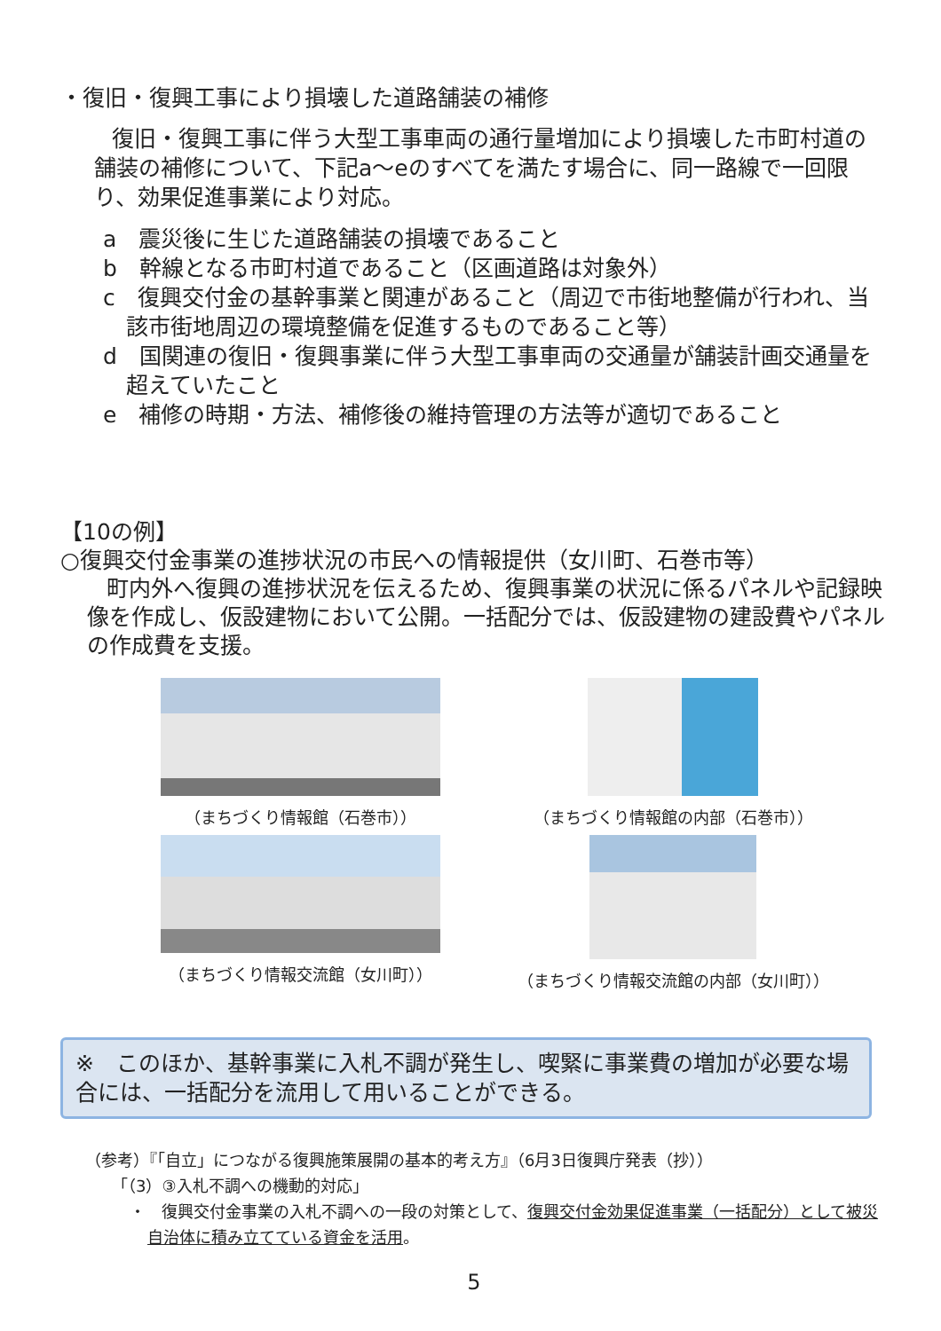・復旧・復興工事により損壊した道路舗装の補修
復旧・復興工事に伴う大型工事車両の通行量増加により損壊した市町村道の舗装の補修について、下記a～eのすべてを満たす場合に、同一路線で一回限り、効果促進事業により対応。
a　震災後に生じた道路舗装の損壊であること
b　幹線となる市町村道であること（区画道路は対象外）
c　復興交付金の基幹事業と関連があること（周辺で市街地整備が行われ、当該市街地周辺の環境整備を促進するものであること等）
d　国関連の復旧・復興事業に伴う大型工事車両の交通量が舗装計画交通量を超えていたこと
e　補修の時期・方法、補修後の維持管理の方法等が適切であること
【10の例】
○復興交付金事業の進捗状況の市民への情報提供（女川町、石巻市等）
町内外へ復興の進捗状況を伝えるため、復興事業の状況に係るパネルや記録映像を作成し、仮設建物において公開。一括配分では、仮設建物の建設費やパネルの作成費を支援。
（まちづくり情報館（石巻市））
（まちづくり情報館の内部（石巻市））
（まちづくり情報交流館（女川町））
（まちづくり情報交流館の内部（女川町））
※　このほか、基幹事業に入札不調が発生し、喫緊に事業費の増加が必要な場合には、一括配分を流用して用いることができる。
（参考）『「自立」につながる復興施策展開の基本的考え方』（6月3日復興庁発表（抄））
「（3）③入札不調への機動的対応」
・　復興交付金事業の入札不調への一段の対策として、復興交付金効果促進事業（一括配分）として被災自治体に積み立てている資金を活用。
5